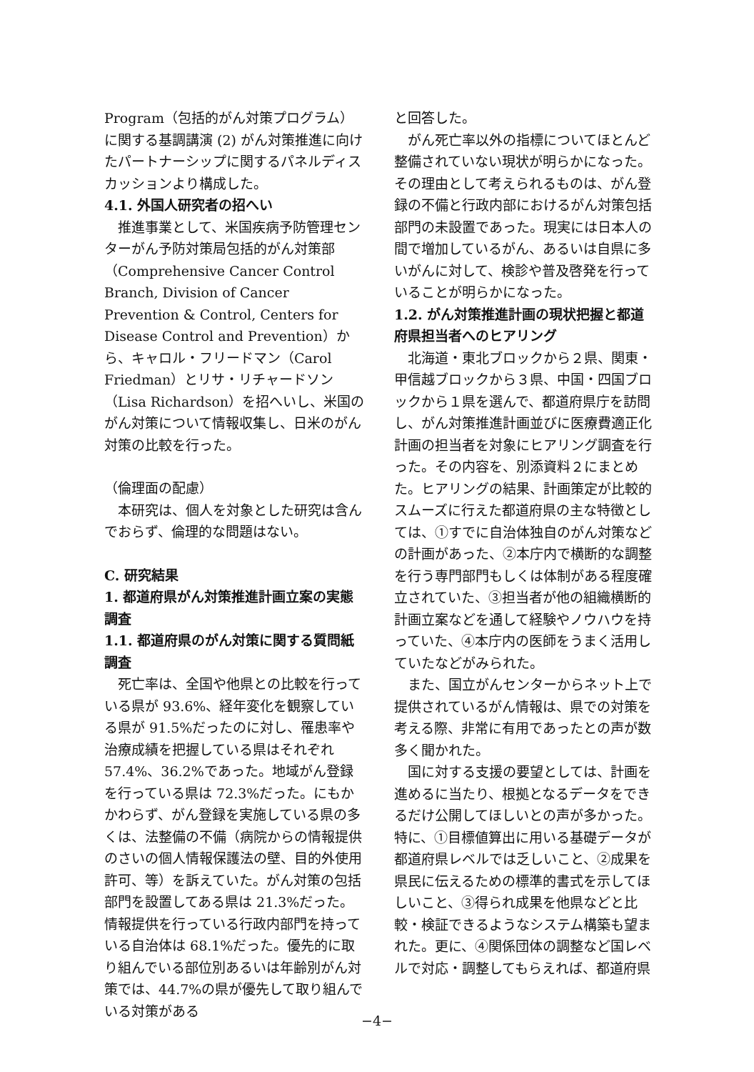Program（包括的がん対策プログラム）に関する基調講演 (2) がん対策推進に向けたパートナーシップに関するパネルディスカッションより構成した。
4.1. 外国人研究者の招へい
推進事業として、米国疾病予防管理センターがん予防対策局包括的がん対策部（Comprehensive Cancer Control Branch, Division of Cancer Prevention & Control, Centers for Disease Control and Prevention）から、キャロル・フリードマン（Carol Friedman）とリサ・リチャードソン（Lisa Richardson）を招へいし、米国のがん対策について情報収集し、日米のがん対策の比較を行った。
（倫理面の配慮）
本研究は、個人を対象とした研究は含んでおらず、倫理的な問題はない。
C. 研究結果
1. 都道府県がん対策推進計画立案の実態調査
1.1. 都道府県のがん対策に関する質問紙調査
死亡率は、全国や他県との比較を行っている県が 93.6%、経年変化を観察している県が 91.5%だったのに対し、罹患率や治療成績を把握している県はそれぞれ 57.4%、36.2%であった。地域がん登録を行っている県は 72.3%だった。にもかかわらず、がん登録を実施している県の多くは、法整備の不備（病院からの情報提供のさいの個人情報保護法の壁、目的外使用許可、等）を訴えていた。がん対策の包括部門を設置してある県は 21.3%だった。情報提供を行っている行政内部門を持っている自治体は 68.1%だった。優先的に取り組んでいる部位別あるいは年齢別がん対策では、44.7%の県が優先して取り組んでいる対策がある
と回答した。
がん死亡率以外の指標についてほとんど整備されていない現状が明らかになった。その理由として考えられるものは、がん登録の不備と行政内部におけるがん対策包括部門の未設置であった。現実には日本人の間で増加しているがん、あるいは自県に多いがんに対して、検診や普及啓発を行っていることが明らかになった。
1.2. がん対策推進計画の現状把握と都道府県担当者へのヒアリング
北海道・東北ブロックから２県、関東・甲信越ブロックから３県、中国・四国ブロックから１県を選んで、都道府県庁を訪問し、がん対策推進計画並びに医療費適正化計画の担当者を対象にヒアリング調査を行った。その内容を、別添資料２にまとめた。ヒアリングの結果、計画策定が比較的スムーズに行えた都道府県の主な特徴としては、①すでに自治体独自のがん対策などの計画があった、②本庁内で横断的な調整を行う専門部門もしくは体制がある程度確立されていた、③担当者が他の組織横断的計画立案などを通して経験やノウハウを持っていた、④本庁内の医師をうまく活用していたなどがみられた。
また、国立がんセンターからネット上で提供されているがん情報は、県での対策を考える際、非常に有用であったとの声が数多く聞かれた。
国に対する支援の要望としては、計画を進めるに当たり、根拠となるデータをできるだけ公開してほしいとの声が多かった。特に、①目標値算出に用いる基礎データが都道府県レベルでは乏しいこと、②成果を県民に伝えるための標準的書式を示してほしいこと、③得られ成果を他県などと比較・検証できるようなシステム構築も望まれた。更に、④関係団体の調整など国レベルで対応・調整してもらえれば、都道府県
−4−